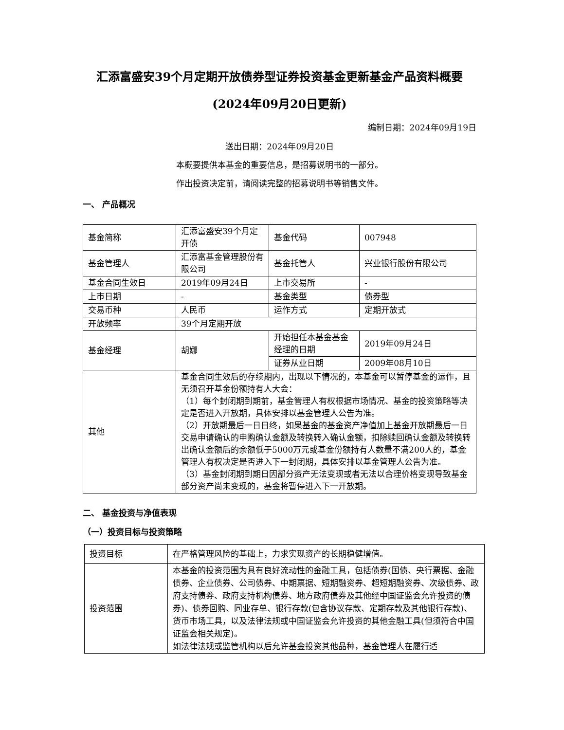汇添富盛安39个月定期开放债券型证券投资基金更新基金产品资料概要(2024年09月20日更新)
编制日期：2024年09月19日
送出日期：2024年09月20日
本概要提供本基金的重要信息，是招募说明书的一部分。
作出投资决定前，请阅读完整的招募说明书等销售文件。
一、 产品概况
| 基金简称 | 汇添富盛安39个月定开债 | 基金代码 | 007948 |
| 基金管理人 | 汇添富基金管理股份有限公司 | 基金托管人 | 兴业银行股份有限公司 |
| 基金合同生效日 | 2019年09月24日 | 上市交易所 | - |
| 上市日期 | - | 基金类型 | 债券型 |
| 交易币种 | 人民币 | 运作方式 | 定期开放式 |
| 开放频率 | 39个月定期开放 | | |
| 基金经理 | 胡娜 | 开始担任本基金基金经理的日期 | 2019年09月24日 |
| | | 证券从业日期 | 2009年08月10日 |
| 其他 | 基金合同生效后的存续期内，出现以下情况的，本基金可以暂停基金的运作，且无须召开基金份额持有人大会： （1）每个封闭期到期前，基金管理人有权根据市场情况、基金的投资策略等决定是否进入开放期，具体安排以基金管理人公告为准。 （2）开放期最后一日日终，如果基金的基金资产净值加上基金开放期最后一日交易申请确认的申购确认金额及转换转入确认金额，扣除赎回确认金额及转换转出确认金额后的余额低于5000万元或基金份额持有人数量不满200人的，基金管理人有权决定是否进入下一封闭期，具体安排以基金管理人公告为准。 （3）基金封闭期到期日因部分资产无法变现或者无法以合理价格变现导致基金部分资产尚未变现的，基金将暂停进入下一开放期。 | | |
二、 基金投资与净值表现
（一）投资目标与投资策略
| 投资目标 | 在严格管理风险的基础上，力求实现资产的长期稳健增值。 |
| 投资范围 | 本基金的投资范围为具有良好流动性的金融工具，包括债券(国债、央行票据、金融债券、企业债券、公司债券、中期票据、短期融资券、超短期融资券、次级债券、政府支持债券、政府支持机构债券、地方政府债券及其他经中国证监会允许投资的债券)、债券回购、同业存单、银行存款(包含协议存款、定期存款及其他银行存款)、货币市场工具，以及法律法规或中国证监会允许投资的其他金融工具(但须符合中国证监会相关规定)。 如法律法规或监管机构以后允许基金投资其他品种，基金管理人在履行适 |